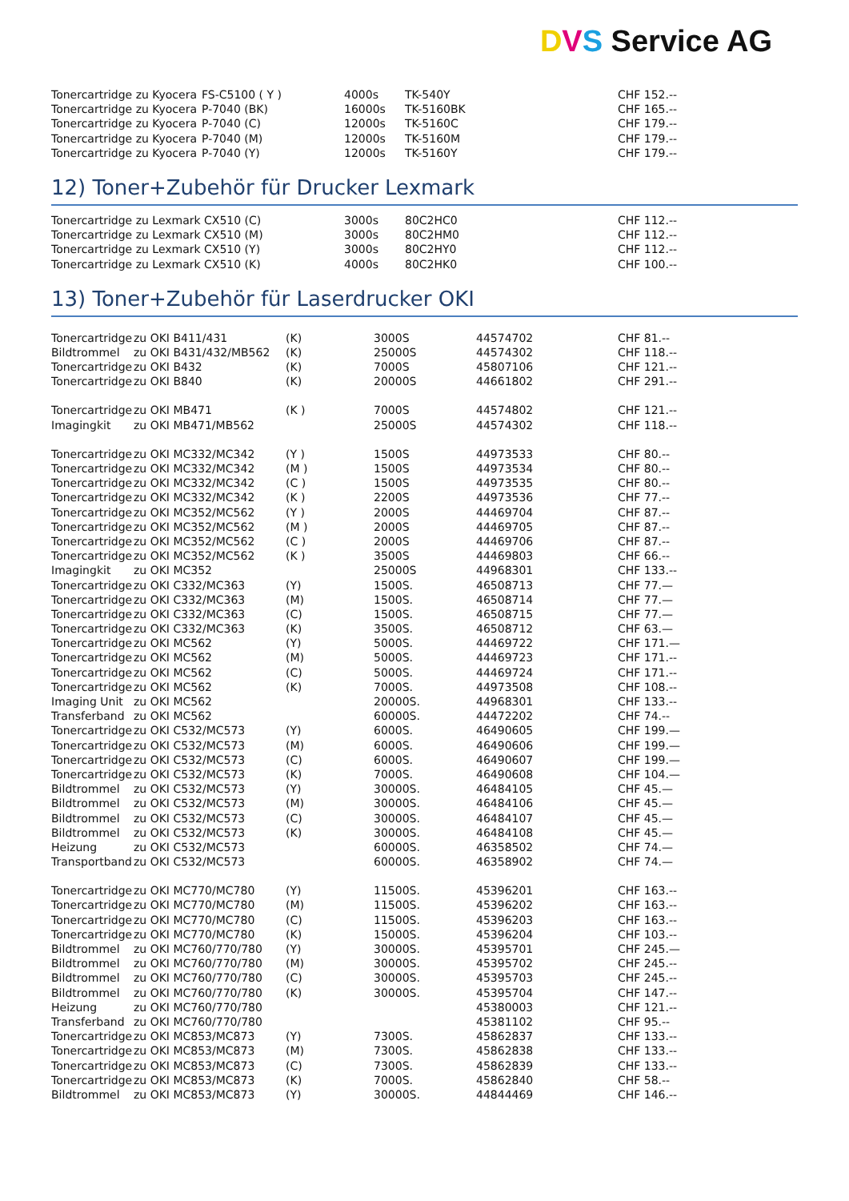DVS Service AG
| Tonercartridge zu Kyocera | FS-C5100 ( Y ) | 4000s | TK-540Y | CHF 152.-- |
| Tonercartridge zu Kyocera | P-7040 (BK) | 16000s | TK-5160BK | CHF 165.-- |
| Tonercartridge zu Kyocera | P-7040 (C) | 12000s | TK-5160C | CHF 179.-- |
| Tonercartridge zu Kyocera | P-7040 (M) | 12000s | TK-5160M | CHF 179.-- |
| Tonercartridge zu Kyocera | P-7040 (Y) | 12000s | TK-5160Y | CHF 179.-- |
12) Toner+Zubehör für Drucker Lexmark
| Tonercartridge zu Lexmark CX510 (C) | 3000s | 80C2HC0 | CHF 112.-- |
| Tonercartridge zu Lexmark CX510 (M) | 3000s | 80C2HM0 | CHF 112.-- |
| Tonercartridge zu Lexmark CX510 (Y) | 3000s | 80C2HY0 | CHF 112.-- |
| Tonercartridge zu Lexmark CX510 (K) | 4000s | 80C2HK0 | CHF 100.-- |
13) Toner+Zubehör für Laserdrucker OKI
| Tonercartridge | zu OKI B411/431 | (K) | 3000S | 44574702 | CHF 81.-- |
| Bildtrommel | zu OKI B431/432/MB562 | (K) | 25000S | 44574302 | CHF 118.-- |
| Tonercartridge | zu OKI B432 | (K) | 7000S | 45807106 | CHF 121.-- |
| Tonercartridge | zu OKI B840 | (K) | 20000S | 44661802 | CHF 291.-- |
| Tonercartridge | zu OKI MB471 | (K ) | 7000S | 44574802 | CHF 121.-- |
| Imagingkit | zu OKI MB471/MB562 | | 25000S | 44574302 | CHF 118.-- |
| Tonercartridge | zu OKI MC332/MC342 | (Y ) | 1500S | 44973533 | CHF 80.-- |
| Tonercartridge | zu OKI MC332/MC342 | (M ) | 1500S | 44973534 | CHF 80.-- |
| Tonercartridge | zu OKI MC332/MC342 | (C ) | 1500S | 44973535 | CHF 80.-- |
| Tonercartridge | zu OKI MC332/MC342 | (K ) | 2200S | 44973536 | CHF 77.-- |
| Tonercartridge | zu OKI MC352/MC562 | (Y ) | 2000S | 44469704 | CHF 87.-- |
| Tonercartridge | zu OKI MC352/MC562 | (M ) | 2000S | 44469705 | CHF 87.-- |
| Tonercartridge | zu OKI MC352/MC562 | (C ) | 2000S | 44469706 | CHF 87.-- |
| Tonercartridge | zu OKI MC352/MC562 | (K ) | 3500S | 44469803 | CHF 66.-- |
| Imagingkit | zu OKI MC352 | | 25000S | 44968301 | CHF 133.-- |
| Tonercartridge | zu OKI C332/MC363 | (Y) | 1500S. | 46508713 | CHF 77.— |
| Tonercartridge | zu OKI C332/MC363 | (M) | 1500S. | 46508714 | CHF 77.— |
| Tonercartridge | zu OKI C332/MC363 | (C) | 1500S. | 46508715 | CHF 77.— |
| Tonercartridge | zu OKI C332/MC363 | (K) | 3500S. | 46508712 | CHF 63.— |
| Tonercartridge | zu OKI MC562 | (Y) | 5000S. | 44469722 | CHF 171.— |
| Tonercartridge | zu OKI MC562 | (M) | 5000S. | 44469723 | CHF 171.-- |
| Tonercartridge | zu OKI MC562 | (C) | 5000S. | 44469724 | CHF 171.-- |
| Tonercartridge | zu OKI MC562 | (K) | 7000S. | 44973508 | CHF 108.-- |
| Imaging Unit | zu OKI MC562 | | 20000S. | 44968301 | CHF 133.-- |
| Transferband | zu OKI MC562 | | 60000S. | 44472202 | CHF 74.-- |
| Tonercartridge | zu OKI C532/MC573 | (Y) | 6000S. | 46490605 | CHF 199.— |
| Tonercartridge | zu OKI C532/MC573 | (M) | 6000S. | 46490606 | CHF 199.— |
| Tonercartridge | zu OKI C532/MC573 | (C) | 6000S. | 46490607 | CHF 199.— |
| Tonercartridge | zu OKI C532/MC573 | (K) | 7000S. | 46490608 | CHF 104.— |
| Bildtrommel | zu OKI C532/MC573 | (Y) | 30000S. | 46484105 | CHF 45.— |
| Bildtrommel | zu OKI C532/MC573 | (M) | 30000S. | 46484106 | CHF 45.— |
| Bildtrommel | zu OKI C532/MC573 | (C) | 30000S. | 46484107 | CHF 45.— |
| Bildtrommel | zu OKI C532/MC573 | (K) | 30000S. | 46484108 | CHF 45.— |
| Heizung | zu OKI C532/MC573 | | 60000S. | 46358502 | CHF 74.— |
| Transportband | zu OKI C532/MC573 | | 60000S. | 46358902 | CHF 74.— |
| Tonercartridge | zu OKI MC770/MC780 | (Y) | 11500S. | 45396201 | CHF 163.-- |
| Tonercartridge | zu OKI MC770/MC780 | (M) | 11500S. | 45396202 | CHF 163.-- |
| Tonercartridge | zu OKI MC770/MC780 | (C) | 11500S. | 45396203 | CHF 163.-- |
| Tonercartridge | zu OKI MC770/MC780 | (K) | 15000S. | 45396204 | CHF 103.-- |
| Bildtrommel | zu OKI MC760/770/780 | (Y) | 30000S. | 45395701 | CHF 245.— |
| Bildtrommel | zu OKI MC760/770/780 | (M) | 30000S. | 45395702 | CHF 245.-- |
| Bildtrommel | zu OKI MC760/770/780 | (C) | 30000S. | 45395703 | CHF 245.-- |
| Bildtrommel | zu OKI MC760/770/780 | (K) | 30000S. | 45395704 | CHF 147.-- |
| Heizung | zu OKI MC760/770/780 | | | 45380003 | CHF 121.-- |
| Transferband | zu OKI MC760/770/780 | | | 45381102 | CHF 95.-- |
| Tonercartridge | zu OKI MC853/MC873 | (Y) | 7300S. | 45862837 | CHF 133.-- |
| Tonercartridge | zu OKI MC853/MC873 | (M) | 7300S. | 45862838 | CHF 133.-- |
| Tonercartridge | zu OKI MC853/MC873 | (C) | 7300S. | 45862839 | CHF 133.-- |
| Tonercartridge | zu OKI MC853/MC873 | (K) | 7000S. | 45862840 | CHF 58.-- |
| Bildtrommel | zu OKI MC853/MC873 | (Y) | 30000S. | 44844469 | CHF 146.-- |